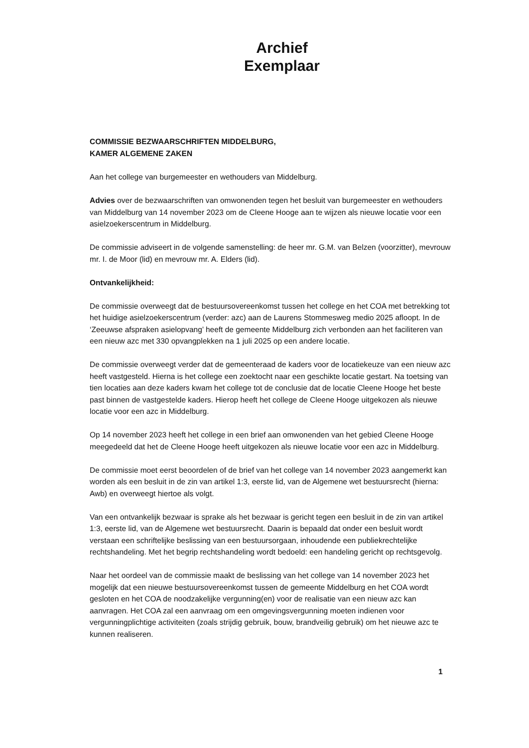Archief
Exemplaar
COMMISSIE BEZWAARSCHRIFTEN MIDDELBURG,
KAMER ALGEMENE ZAKEN
Aan het college van burgemeester en wethouders van Middelburg.
Advies over de bezwaarschriften van omwonenden tegen het besluit van burgemeester en wethouders van Middelburg van 14 november 2023 om de Cleene Hooge aan te wijzen als nieuwe locatie voor een asielzoekerscentrum in Middelburg.
De commissie adviseert in de volgende samenstelling: de heer mr. G.M. van Belzen (voorzitter), mevrouw mr. I. de Moor (lid) en mevrouw mr. A. Elders (lid).
Ontvankelijkheid:
De commissie overweegt dat de bestuursovereenkomst tussen het college en het COA met betrekking tot het huidige asielzoekerscentrum (verder: azc) aan de Laurens Stommesweg medio 2025 afloopt. In de ‘Zeeuwse afspraken asielopvang’ heeft de gemeente Middelburg zich verbonden aan het faciliteren van een nieuw azc met 330 opvangplekken na 1 juli 2025 op een andere locatie.
De commissie overweegt verder dat de gemeenteraad de kaders voor de locatiekeuze van een nieuw azc heeft vastgesteld. Hierna is het college een zoektocht naar een geschikte locatie gestart. Na toetsing van tien locaties aan deze kaders kwam het college tot de conclusie dat de locatie Cleene Hooge het beste past binnen de vastgestelde kaders. Hierop heeft het college de Cleene Hooge uitgekozen als nieuwe locatie voor een azc in Middelburg.
Op 14 november 2023 heeft het college in een brief aan omwonenden van het gebied Cleene Hooge meegedeeld dat het de Cleene Hooge heeft uitgekozen als nieuwe locatie voor een azc in Middelburg.
De commissie moet eerst beoordelen of de brief van het college van 14 november 2023 aangemerkt kan worden als een besluit in de zin van artikel 1:3, eerste lid, van de Algemene wet bestuursrecht (hierna: Awb) en overweegt hiertoe als volgt.
Van een ontvankelijk bezwaar is sprake als het bezwaar is gericht tegen een besluit in de zin van artikel 1:3, eerste lid, van de Algemene wet bestuursrecht. Daarin is bepaald dat onder een besluit wordt verstaan een schriftelijke beslissing van een bestuursorgaan, inhoudende een publiekrechtelijke rechtshandeling. Met het begrip rechtshandeling wordt bedoeld: een handeling gericht op rechtsgevolg.
Naar het oordeel van de commissie maakt de beslissing van het college van 14 november 2023 het mogelijk dat een nieuwe bestuursovereenkomst tussen de gemeente Middelburg en het COA wordt gesloten en het COA de noodzakelijke vergunning(en) voor de realisatie van een nieuw azc kan aanvragen. Het COA zal een aanvraag om een omgevingsvergunning moeten indienen voor vergunningplichtige activiteiten (zoals strijdig gebruik, bouw, brandveilig gebruik) om het nieuwe azc te kunnen realiseren.
1